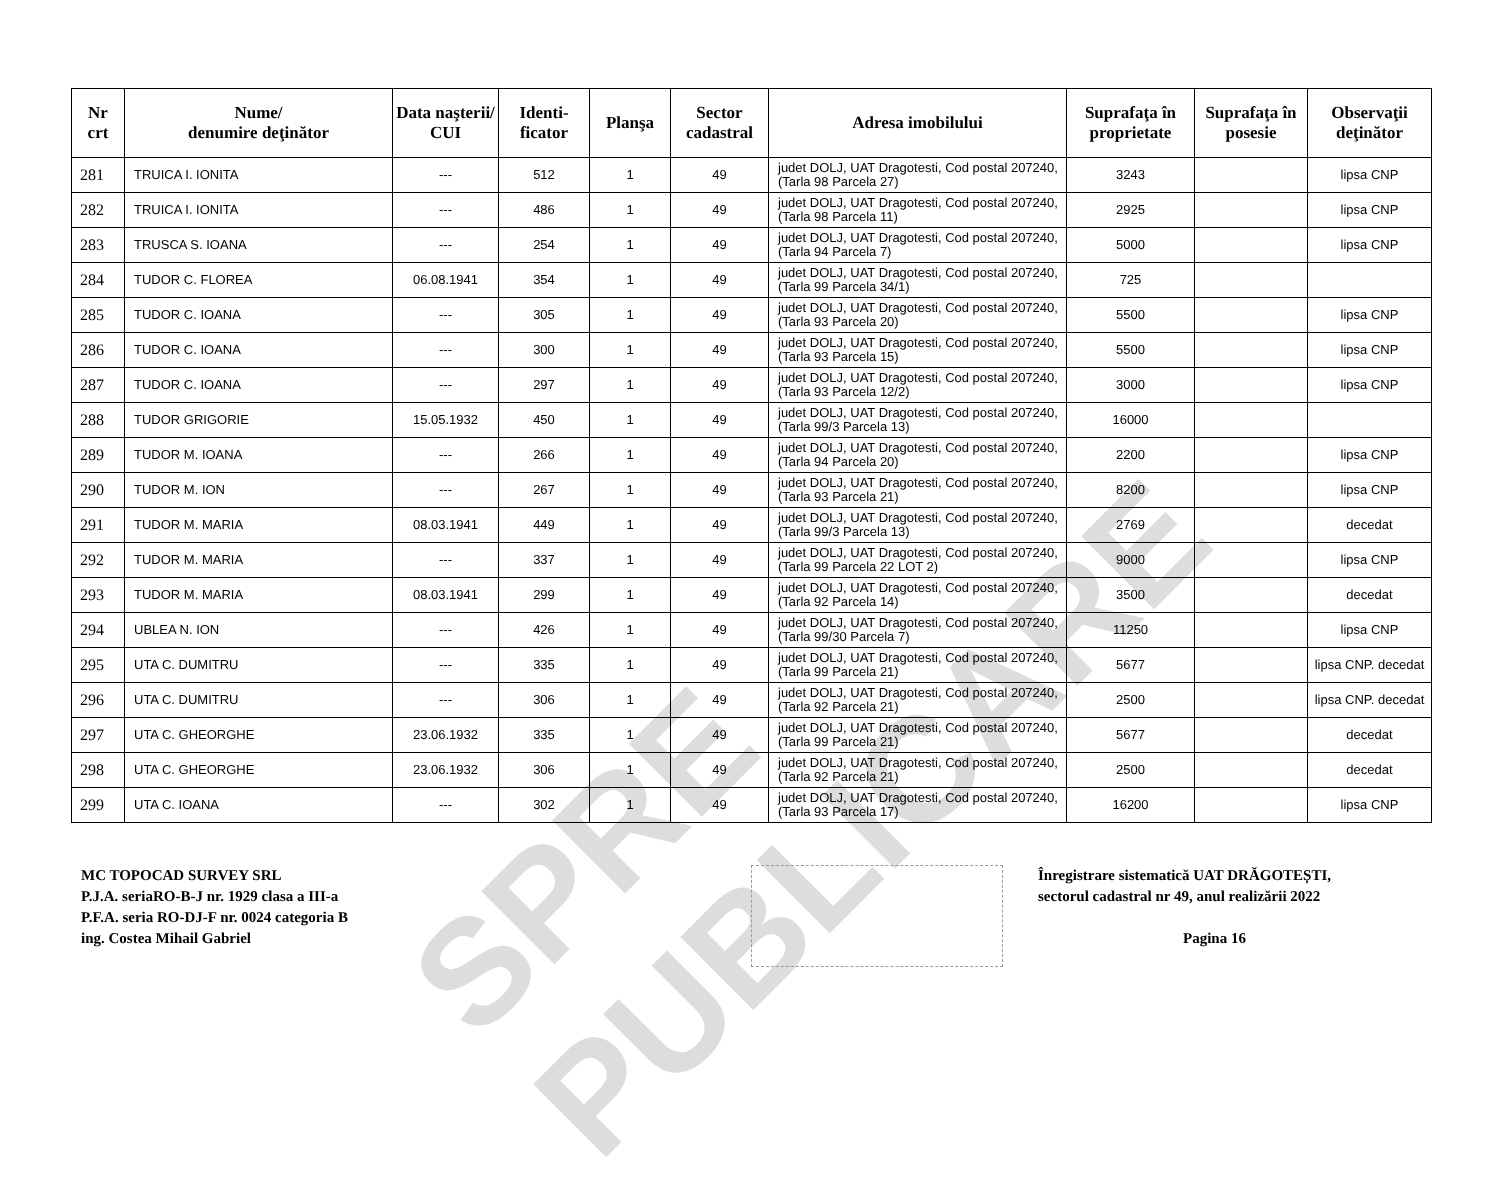SPRE PUBLICARE
| Nr crt | Nume/ denumire deţinător | Data naşterii/ CUI | Identi- ficator | Planşa | Sector cadastral | Adresa imobilului | Suprafaţa în proprietate | Suprafaţa în posesie | Observaţii deţinător |
| --- | --- | --- | --- | --- | --- | --- | --- | --- | --- |
| 281 | TRUICA I. IONITA | --- | 512 | 1 | 49 | judet DOLJ, UAT Dragotesti, Cod postal 207240, (Tarla 98 Parcela 27) | 3243 | | lipsa CNP |
| 282 | TRUICA I. IONITA | --- | 486 | 1 | 49 | judet DOLJ, UAT Dragotesti, Cod postal 207240, (Tarla 98 Parcela 11) | 2925 | | lipsa CNP |
| 283 | TRUSCA S. IOANA | --- | 254 | 1 | 49 | judet DOLJ, UAT Dragotesti, Cod postal 207240, (Tarla 94 Parcela 7) | 5000 | | lipsa CNP |
| 284 | TUDOR C. FLOREA | 06.08.1941 | 354 | 1 | 49 | judet DOLJ, UAT Dragotesti, Cod postal 207240, (Tarla 99 Parcela 34/1) | 725 | | |
| 285 | TUDOR C. IOANA | --- | 305 | 1 | 49 | judet DOLJ, UAT Dragotesti, Cod postal 207240, (Tarla 93 Parcela 20) | 5500 | | lipsa CNP |
| 286 | TUDOR C. IOANA | --- | 300 | 1 | 49 | judet DOLJ, UAT Dragotesti, Cod postal 207240, (Tarla 93 Parcela 15) | 5500 | | lipsa CNP |
| 287 | TUDOR C. IOANA | --- | 297 | 1 | 49 | judet DOLJ, UAT Dragotesti, Cod postal 207240, (Tarla 93 Parcela 12/2) | 3000 | | lipsa CNP |
| 288 | TUDOR GRIGORIE | 15.05.1932 | 450 | 1 | 49 | judet DOLJ, UAT Dragotesti, Cod postal 207240, (Tarla 99/3 Parcela 13) | 16000 | | |
| 289 | TUDOR M. IOANA | --- | 266 | 1 | 49 | judet DOLJ, UAT Dragotesti, Cod postal 207240, (Tarla 94 Parcela 20) | 2200 | | lipsa CNP |
| 290 | TUDOR M. ION | --- | 267 | 1 | 49 | judet DOLJ, UAT Dragotesti, Cod postal 207240, (Tarla 93 Parcela 21) | 8200 | | lipsa CNP |
| 291 | TUDOR M. MARIA | 08.03.1941 | 449 | 1 | 49 | judet DOLJ, UAT Dragotesti, Cod postal 207240, (Tarla 99/3 Parcela 13) | 2769 | | decedat |
| 292 | TUDOR M. MARIA | --- | 337 | 1 | 49 | judet DOLJ, UAT Dragotesti, Cod postal 207240, (Tarla 99 Parcela 22 LOT 2) | 9000 | | lipsa CNP |
| 293 | TUDOR M. MARIA | 08.03.1941 | 299 | 1 | 49 | judet DOLJ, UAT Dragotesti, Cod postal 207240, (Tarla 92 Parcela 14) | 3500 | | decedat |
| 294 | UBLEA N. ION | --- | 426 | 1 | 49 | judet DOLJ, UAT Dragotesti, Cod postal 207240, (Tarla 99/30 Parcela 7) | 11250 | | lipsa CNP |
| 295 | UTA C. DUMITRU | --- | 335 | 1 | 49 | judet DOLJ, UAT Dragotesti, Cod postal 207240, (Tarla 99 Parcela 21) | 5677 | | lipsa CNP. decedat |
| 296 | UTA C. DUMITRU | --- | 306 | 1 | 49 | judet DOLJ, UAT Dragotesti, Cod postal 207240, (Tarla 92 Parcela 21) | 2500 | | lipsa CNP. decedat |
| 297 | UTA C. GHEORGHE | 23.06.1932 | 335 | 1 | 49 | judet DOLJ, UAT Dragotesti, Cod postal 207240, (Tarla 99 Parcela 21) | 5677 | | decedat |
| 298 | UTA C. GHEORGHE | 23.06.1932 | 306 | 1 | 49 | judet DOLJ, UAT Dragotesti, Cod postal 207240, (Tarla 92 Parcela 21) | 2500 | | decedat |
| 299 | UTA C. IOANA | --- | 302 | 1 | 49 | judet DOLJ, UAT Dragotesti, Cod postal 207240, (Tarla 93 Parcela 17) | 16200 | | lipsa CNP |
MC TOPOCAD SURVEY SRL
P.J.A. seriaRO-B-J nr. 1929 clasa a III-a
P.F.A. seria RO-DJ-F nr. 0024 categoria B
ing. Costea Mihail Gabriel
Înregistrare sistematică UAT DRĂGOTEȘTI,
sectorul cadastral nr 49, anul realizării 2022
Pagina 16